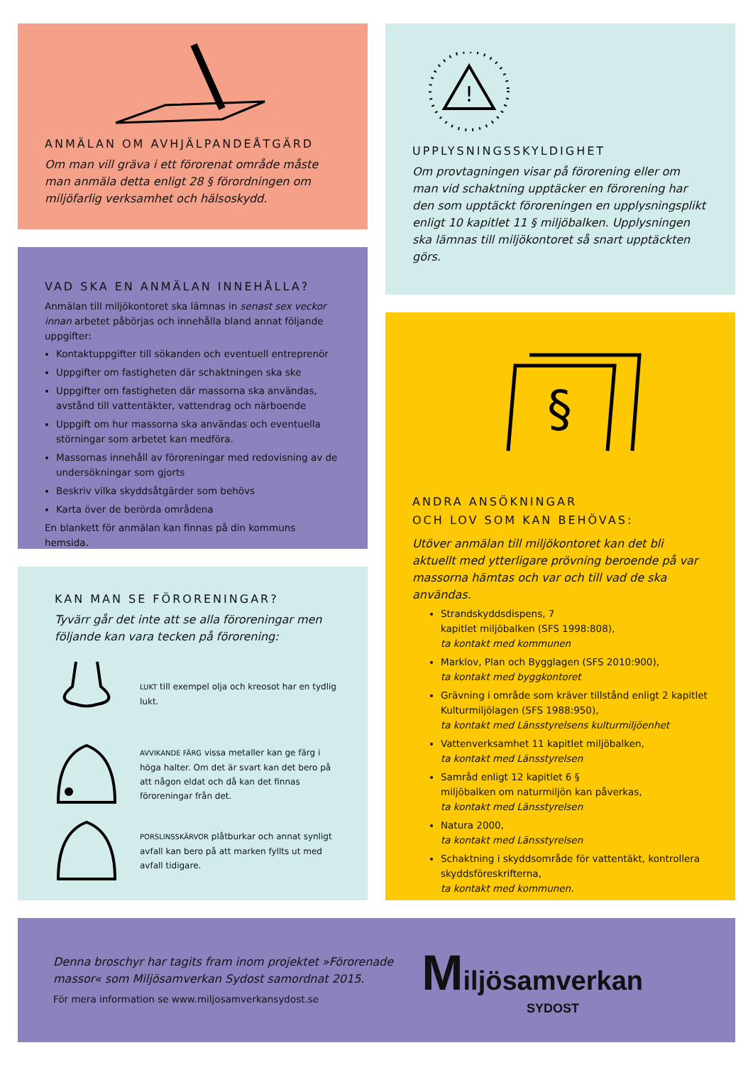ANMÄLAN OM AVHJÄLPANDEÅTGÄRD
Om man vill gräva i ett förorenat område måste man anmäla detta enligt 28 § förordningen om miljöfarlig verksamhet och hälsoskydd.
VAD SKA EN ANMÄLAN INNEHÅLLA?
Anmälan till miljökontoret ska lämnas in senast sex veckor innan arbetet påbörjas och innehålla bland annat följande uppgifter:
Kontaktuppgifter till sökanden och eventuell entreprenör
Uppgifter om fastigheten där schaktningen ska ske
Uppgifter om fastigheten där massorna ska användas, avstånd till vattentäkter, vattendrag och närboende
Uppgift om hur massorna ska användas och eventuella störningar som arbetet kan medföra.
Massornas innehåll av föroreningar med redovisning av de undersökningar som gjorts
Beskriv vilka skyddsåtgärder som behövs
Karta över de berörda områdena
En blankett för anmälan kan finnas på din kommuns hemsida.
KAN MAN SE FÖRORENINGAR?
Tyvärr går det inte att se alla föroreningar men följande kan vara tecken på förorening:
LUKT till exempel olja och kreosot har en tydlig lukt.
AVVIKANDE FÄRG vissa metaller kan ge färg i höga halter. Om det är svart kan det bero på att någon eldat och då kan det finnas föroreningar från det.
PORSLINSSKÄRVOR plåtburkar och annat synligt avfall kan bero på att marken fyllts ut med avfall tidigare.
!
UPPLYSNINGSSKYLDIGHET
Om provtagningen visar på förorening eller om man vid schaktning upptäcker en förorening har den som upptäckt föroreningen en upplysningsplikt enligt 10 kapitlet 11 § miljöbalken. Upplysningen ska lämnas till miljökontoret så snart upptäckten görs.
§
ANDRA ANSÖKNINGAR
OCH LOV SOM KAN BEHÖVAS:
Utöver anmälan till miljökontoret kan det bli aktuellt med ytterligare prövning beroende på var massorna hämtas och var och till vad de ska användas.
Strandskyddsdispens, 7
kapitlet miljöbalken (SFS 1998:808),
ta kontakt med kommunen
Marklov, Plan och Bygglagen (SFS 2010:900),
ta kontakt med byggkontoret
Grävning i område som kräver tillstånd enligt 2 kapitlet Kulturmiljölagen (SFS 1988:950),
ta kontakt med Länsstyrelsens kulturmiljöenhet
Vattenverksamhet 11 kapitlet miljöbalken,
ta kontakt med Länsstyrelsen
Samråd enligt 12 kapitlet 6 §
miljöbalken om naturmiljön kan påverkas,
ta kontakt med Länsstyrelsen
Natura 2000,
ta kontakt med Länsstyrelsen
Schaktning i skyddsområde för vattentäkt, kontrollera skyddsföreskrifterna,
ta kontakt med kommunen.
Denna broschyr har tagits fram inom projektet »Förorenade massor« som Miljösamverkan Sydost samordnat 2015.
För mera information se www.miljosamverkansydost.se
Miljösamverkan
SYDOST